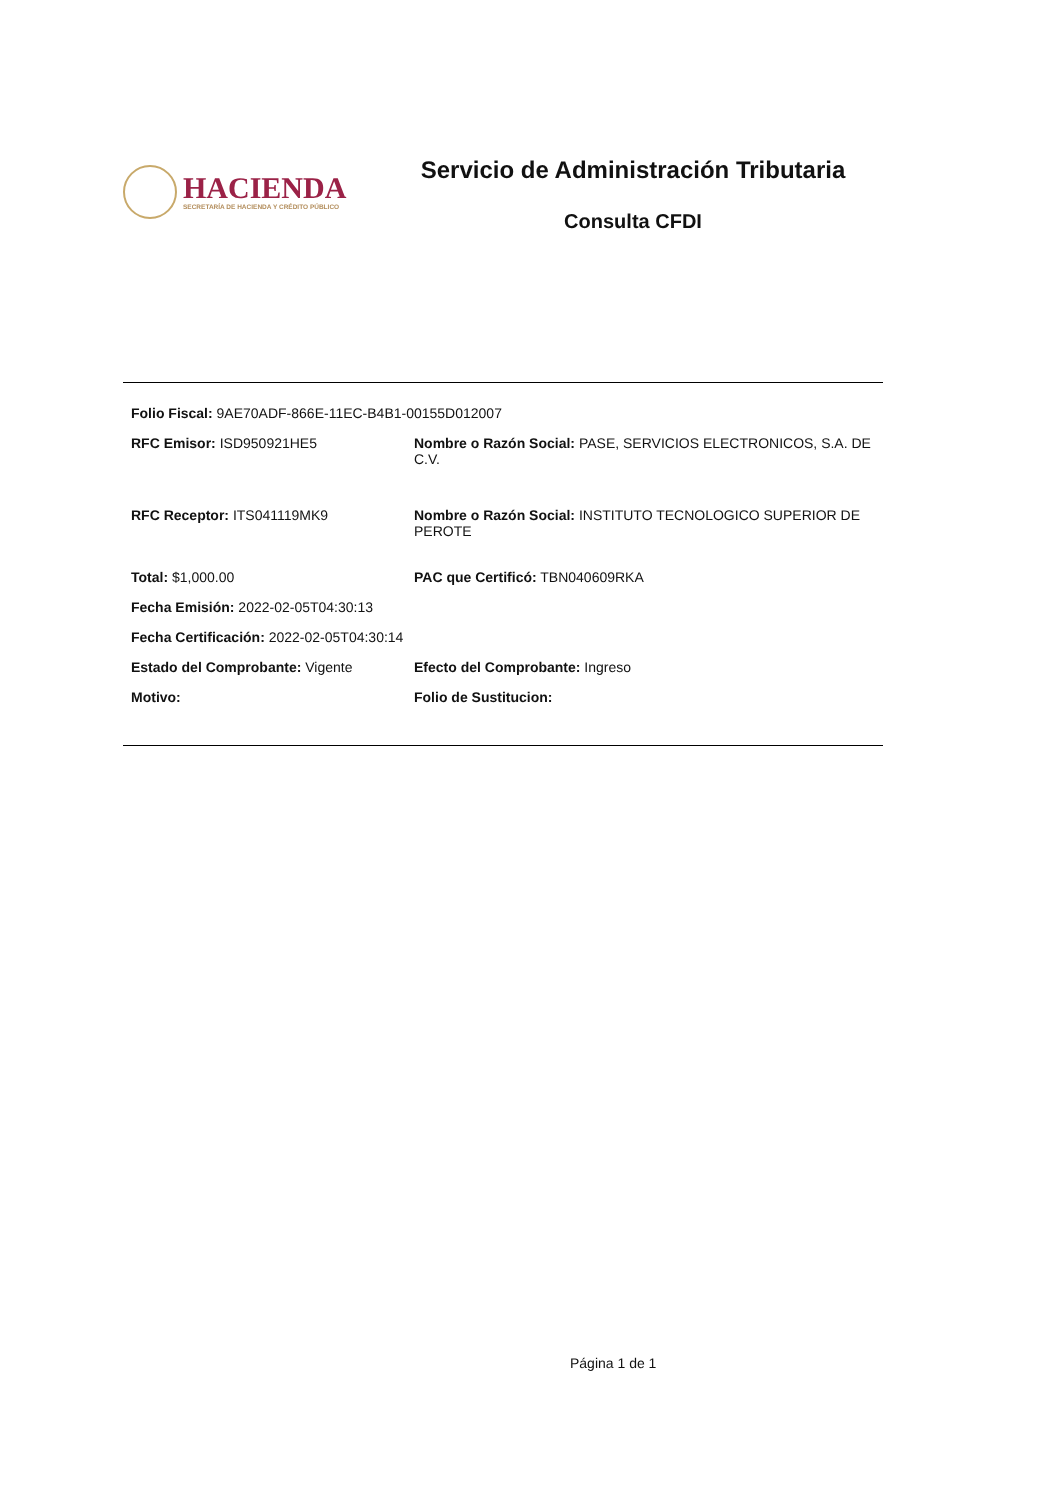HACIENDA
SECRETARÍA DE HACIENDA Y CRÉDITO PÚBLICO
Servicio de Administración Tributaria
Consulta CFDI
Folio Fiscal: 9AE70ADF-866E-11EC-B4B1-00155D012007
RFC Emisor: ISD950921HE5 Nombre o Razón Social: PASE, SERVICIOS ELECTRONICOS, S.A. DE C.V.
RFC Receptor: ITS041119MK9 Nombre o Razón Social: INSTITUTO TECNOLOGICO SUPERIOR DE PEROTE
Total: $1,000.00 PAC que Certificó: TBN040609RKA
Fecha Emisión: 2022-02-05T04:30:13
Fecha Certificación: 2022-02-05T04:30:14
Estado del Comprobante: Vigente Efecto del Comprobante: Ingreso
Motivo: Folio de Sustitucion:
Página 1 de 1